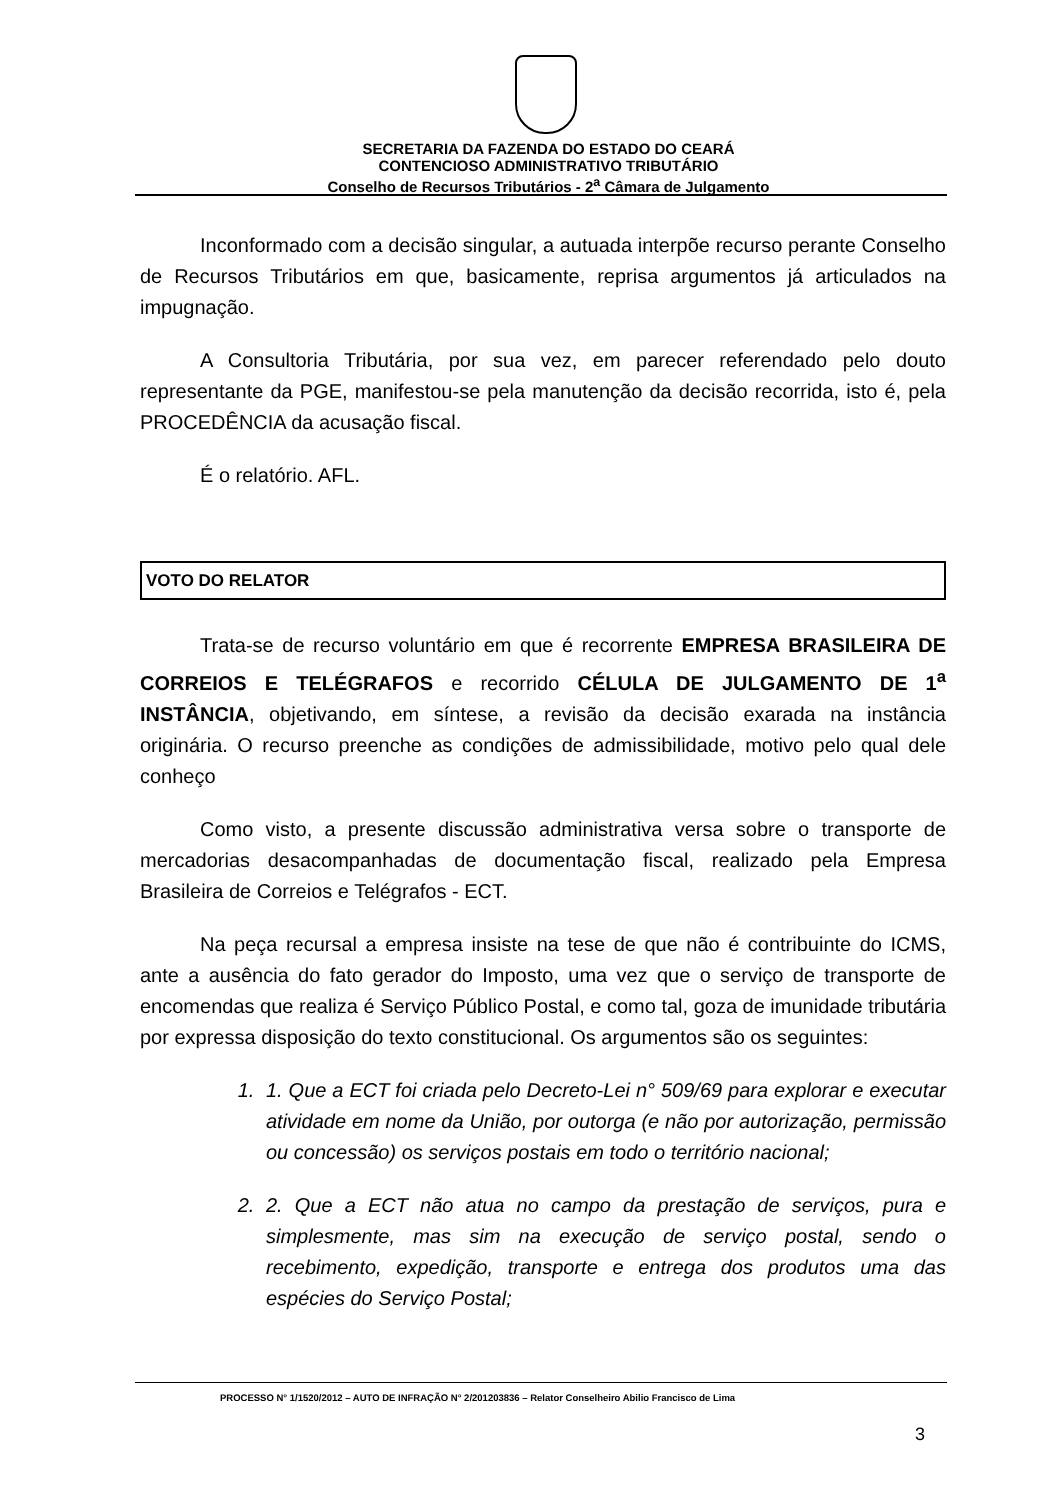SECRETARIA DA FAZENDA DO ESTADO DO CEARÁ
CONTENCIOSO ADMINISTRATIVO TRIBUTÁRIO
Conselho de Recursos Tributários - 2<sup>a</sup> Câmara de Julgamento
Inconformado com a decisão singular, a autuada interpõe recurso perante Conselho de Recursos Tributários em que, basicamente, reprisa argumentos já articulados na impugnação.
A Consultoria Tributária, por sua vez, em parecer referendado pelo douto representante da PGE, manifestou-se pela manutenção da decisão recorrida, isto é, pela PROCEDÊNCIA da acusação fiscal.
É o relatório. AFL.
VOTO DO RELATOR
Trata-se de recurso voluntário em que é recorrente EMPRESA BRASILEIRA DE CORREIOS E TELÉGRAFOS e recorrido CÉLULA DE JULGAMENTO DE 1<sup>a</sup> INSTÂNCIA, objetivando, em síntese, a revisão da decisão exarada na instância originária. O recurso preenche as condições de admissibilidade, motivo pelo qual dele conheço
Como visto, a presente discussão administrativa versa sobre o transporte de mercadorias desacompanhadas de documentação fiscal, realizado pela Empresa Brasileira de Correios e Telégrafos - ECT.
Na peça recursal a empresa insiste na tese de que não é contribuinte do ICMS, ante a ausência do fato gerador do Imposto, uma vez que o serviço de transporte de encomendas que realiza é Serviço Público Postal, e como tal, goza de imunidade tributária por expressa disposição do texto constitucional. Os argumentos são os seguintes:
1. 1. Que a ECT foi criada pelo Decreto-Lei n° 509/69 para explorar e executar atividade em nome da União, por outorga (e não por autorização, permissão ou concessão) os serviços postais em todo o território nacional;
2. 2. Que a ECT não atua no campo da prestação de serviços, pura e simplesmente, mas sim na execução de serviço postal, sendo o recebimento, expedição, transporte e entrega dos produtos uma das espécies do Serviço Postal;
PROCESSO N° 1/1520/2012 – AUTO DE INFRAÇÃO N° 2/201203836 – Relator Conselheiro Abilio Francisco de Lima
3